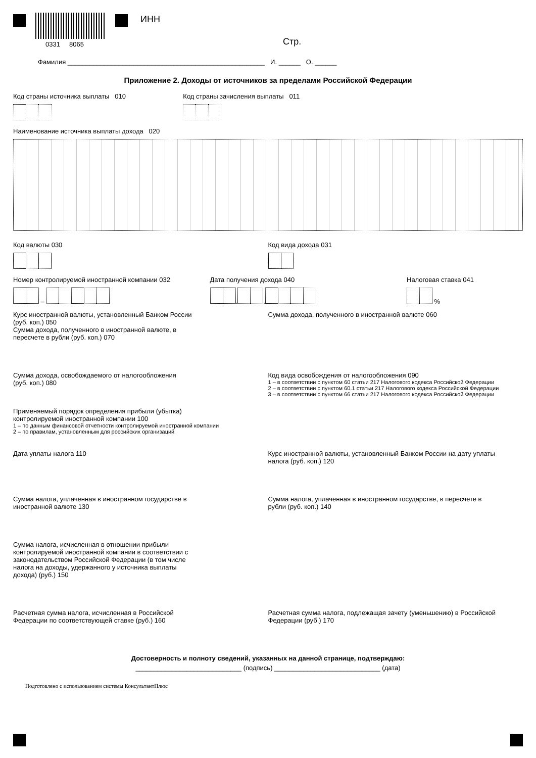0331 8065
ИНН
Стр.
Фамилия ______________________________________________________ И. ______ О. ______
Приложение 2. Доходы от источников за пределами Российской Федерации
Код страны источника выплаты 010
Код страны зачисления выплаты 011
Наименование источника выплаты дохода 020
Код валюты 030
Код вида дохода 031
Номер контролируемой иностранной компании 032
–
Дата получения дохода 040
. .
Налоговая ставка 041
%
Курс иностранной валюты, установленный Банком России
(руб. коп.) 050
Сумма дохода, полученного в иностранной валюте 060
Сумма дохода, полученного в иностранной валюте, в
пересчете в рубли (руб. коп.) 070
Сумма дохода, освобождаемого от налогообложения
(руб. коп.) 080
Код вида освобождения от налогообложения 090
1 – в соответствии с пунктом 60 статьи 217 Налогового кодекса Российской Федерации
2 – в соответствии с пунктом 60.1 статьи 217 Налогового кодекса Российской Федерации
3 – в соответствии с пунктом 66 статьи 217 Налогового кодекса Российской Федерации
Применяемый порядок определения прибыли (убытка)
контролируемой иностранной компании 100
1 – по данным финансовой отчетности контролируемой иностранной компании
2 – по правилам, установленным для российских организаций
Дата уплаты налога 110 Курс иностранной валюты, установленный Банком России на дату уплаты
налога (руб. коп.) 120
Сумма налога, уплаченная в иностранном государстве в
иностранной валюте 130
Сумма налога, уплаченная в иностранном государстве, в пересчете в
рубли (руб. коп.) 140
Сумма налога, исчисленная в отношении прибыли
контролируемой иностранной компании в соответствии с
законодательством Российской Федерации (в том числе
налога на доходы, удержанного у источника выплаты
дохода) (руб.) 150
Расчетная сумма налога, исчисленная в Российской
Федерации по соответствующей ставке (руб.) 160
Расчетная сумма налога, подлежащая зачету (уменьшению) в Российской
Федерации (руб.) 170
Достоверность и полноту сведений, указанных на данной странице, подтверждаю:
_____________________________ (подпись) _____________________________ (дата)
Подготовлено с использованием системы КонсультантПлюс